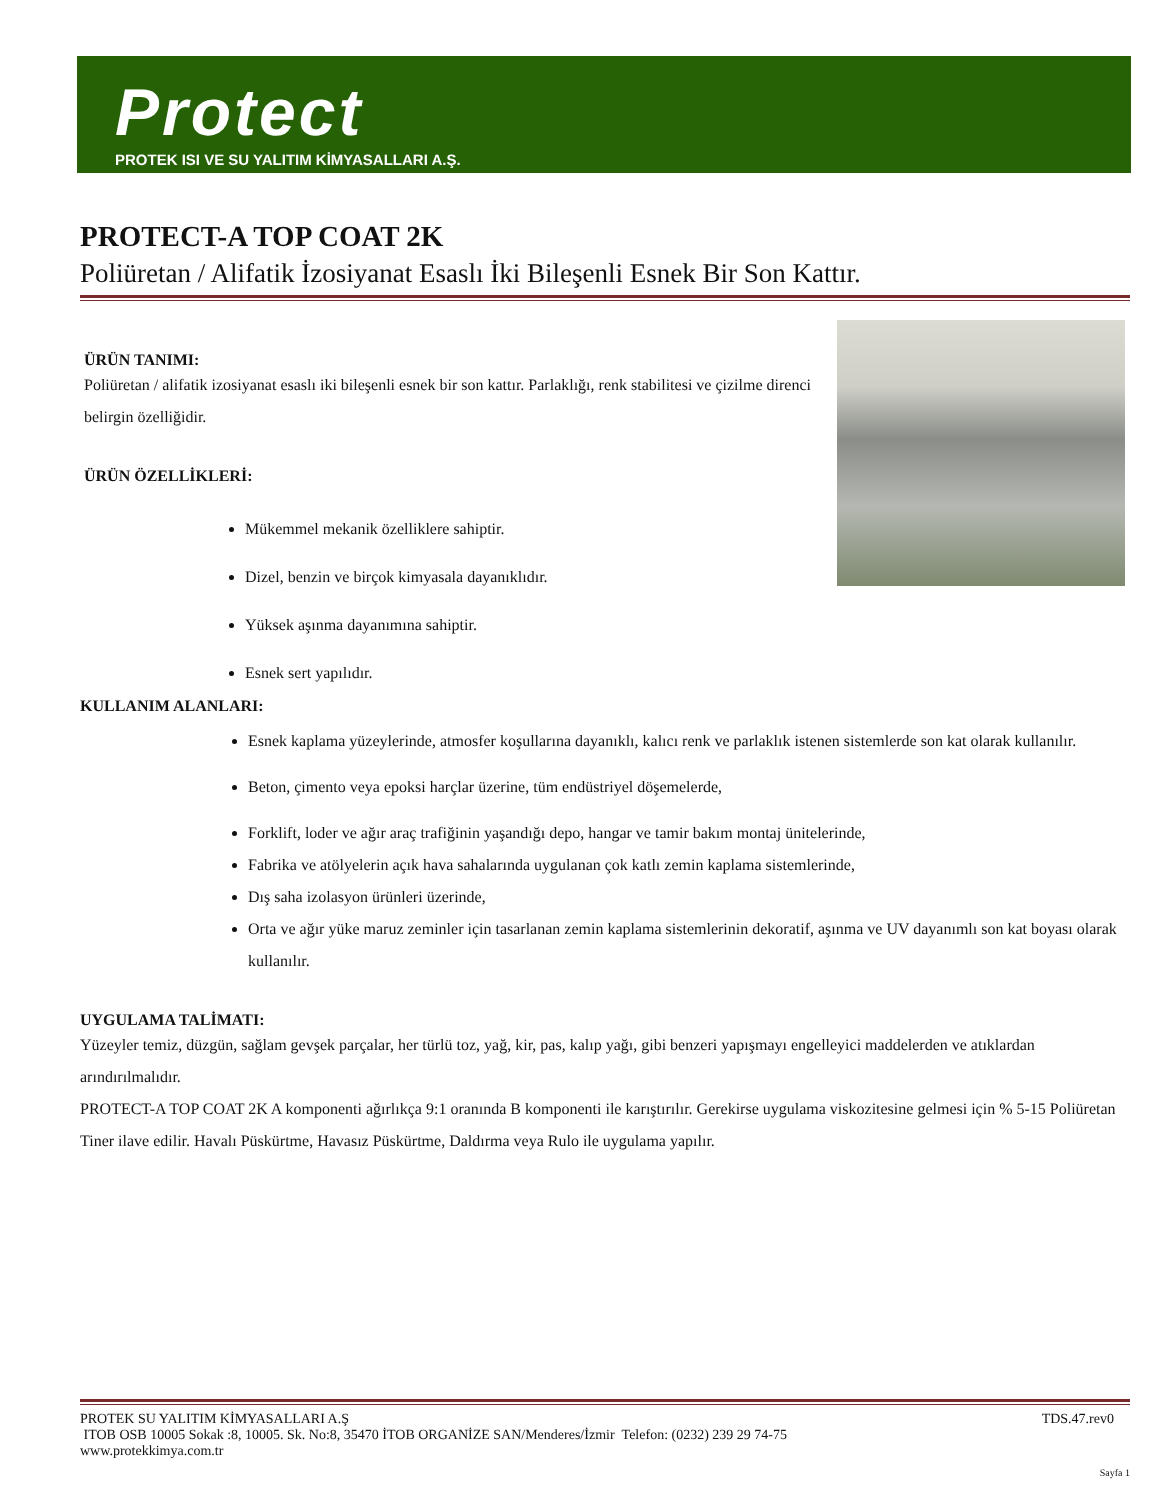Protect
PROTEK ISI VE SU YALITIM KİMYASALLARI A.Ş.
PROTECT-A TOP COAT 2K
Poliüretan / Alifatik İzosiyanat Esaslı İki Bileşenli Esnek Bir Son Kattır.
ÜRÜN TANIMI:
Poliüretan / alifatik izosiyanat esaslı iki bileşenli esnek bir son kattır. Parlaklığı, renk stabilitesi ve çizilme direnci belirgin özelliğidir.
ÜRÜN ÖZELLİKLERİ:
Mükemmel mekanik özelliklere sahiptir.
Dizel, benzin ve birçok kimyasala dayanıklıdır.
Yüksek aşınma dayanımına sahiptir.
Esnek sert yapılıdır.
KULLANIM ALANLARI:
Esnek kaplama yüzeylerinde, atmosfer koşullarına dayanıklı, kalıcı renk ve parlaklık istenen sistemlerde son kat olarak kullanılır.
Beton, çimento veya epoksi harçlar üzerine, tüm endüstriyel döşemelerde,
Forklift, loder ve ağır araç trafiğinin yaşandığı depo, hangar ve tamir bakım montaj ünitelerinde,
Fabrika ve atölyelerin açık hava sahalarında uygulanan çok katlı zemin kaplama sistemlerinde,
Dış saha izolasyon ürünleri üzerinde,
Orta ve ağır yüke maruz zeminler için tasarlanan zemin kaplama sistemlerinin dekoratif, aşınma ve UV dayanımlı son kat boyası olarak kullanılır.
UYGULAMA TALİMATI:
Yüzeyler temiz, düzgün, sağlam gevşek parçalar, her türlü toz, yağ, kir, pas, kalıp yağı, gibi benzeri yapışmayı engelleyici maddelerden ve atıklardan arındırılmalıdır.
PROTECT-A TOP COAT 2K A komponenti ağırlıkça 9:1 oranında B komponenti ile karıştırılır. Gerekirse uygulama viskozitesine gelmesi için % 5-15 Poliüretan Tiner ilave edilir. Havalı Püskürtme, Havasız Püskürtme, Daldırma veya Rulo ile uygulama yapılır.
PROTEK SU YALITIM KİMYASALLARI A.Ş TDS.47.rev0
ITOB OSB 10005 Sokak :8, 10005. Sk. No:8, 35470 İTOB ORGANİZE SAN/Menderes/İzmir Telefon: (0232) 239 29 74-75
www.protekkimya.com.tr
Sayfa 1